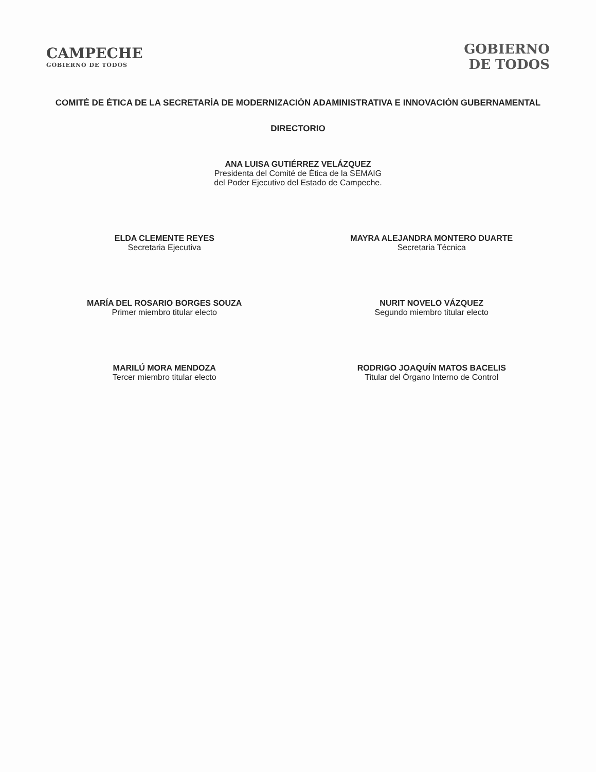CAMPECHE
GOBIERNO DE TODOS
GOBIERNO
DE TODOS
COMITÉ DE ÉTICA DE LA SECRETARÍA DE MODERNIZACIÓN ADAMINISTRATIVA E INNOVACIÓN GUBERNAMENTAL
DIRECTORIO
ANA LUISA GUTIÉRREZ VELÁZQUEZ
Presidenta del Comité de Ética de la SEMAIG
del Poder Ejecutivo del Estado de Campeche.
ELDA CLEMENTE REYES
Secretaria Ejecutiva
MAYRA ALEJANDRA MONTERO DUARTE
Secretaria Técnica
MARÍA DEL ROSARIO BORGES SOUZA
Primer miembro titular electo
NURIT NOVELO VÁZQUEZ
Segundo miembro titular electo
MARILÚ MORA MENDOZA
Tercer miembro titular electo
RODRIGO JOAQUÍN MATOS BACELIS
Titular del Órgano Interno de Control